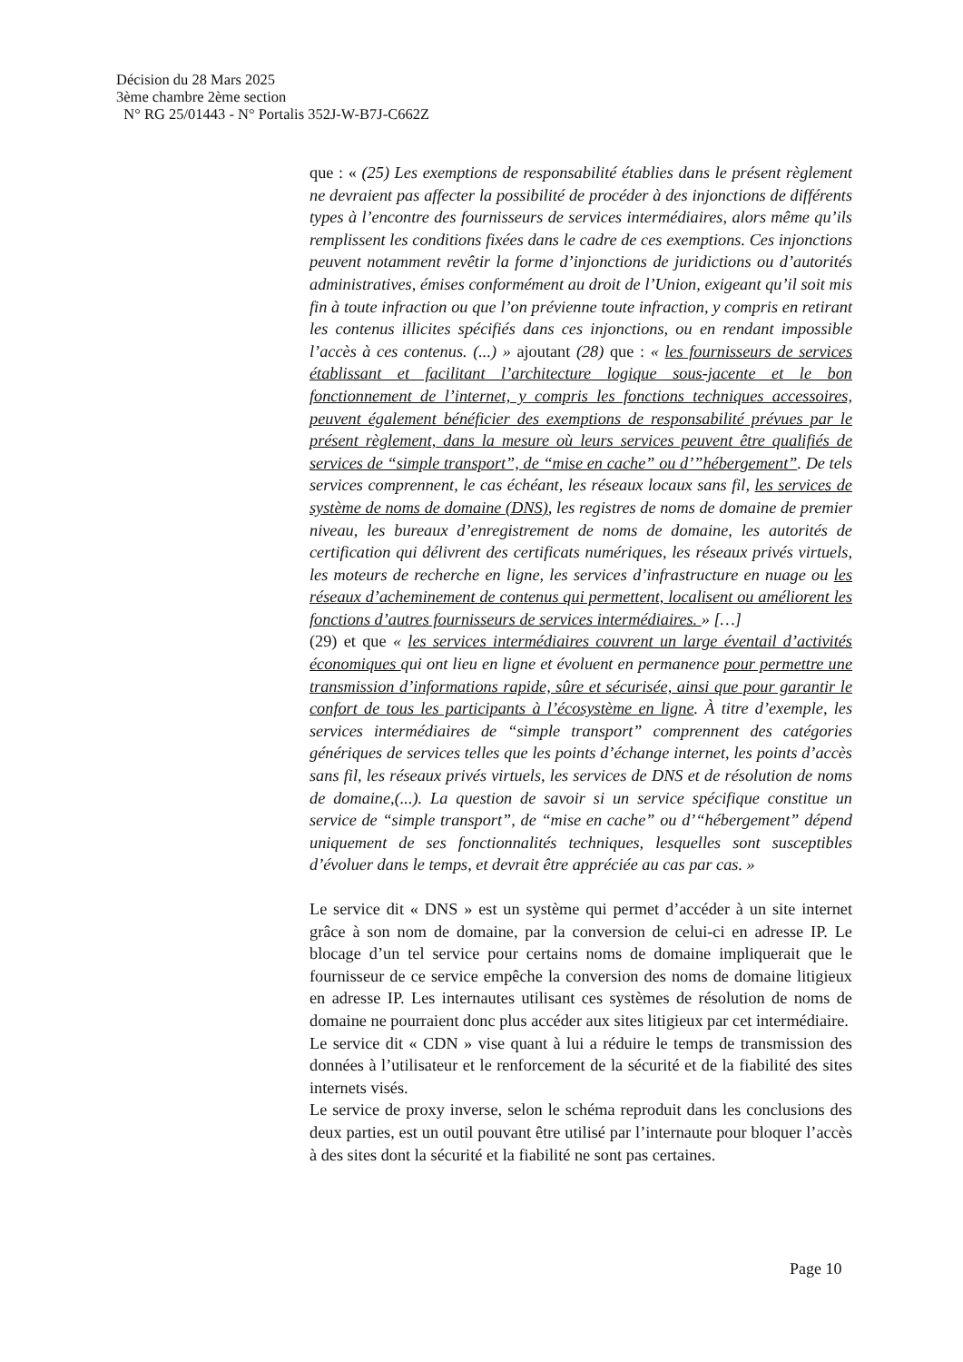Décision du 28 Mars 2025
3ème chambre 2ème section
N° RG 25/01443 - N° Portalis 352J-W-B7J-C662Z
que : « (25) Les exemptions de responsabilité établies dans le présent règlement ne devraient pas affecter la possibilité de procéder à des injonctions de différents types à l’encontre des fournisseurs de services intermédiaires, alors même qu’ils remplissent les conditions fixées dans le cadre de ces exemptions. Ces injonctions peuvent notamment revêtir la forme d’injonctions de juridictions ou d’autorités administratives, émises conformément au droit de l’Union, exigeant qu’il soit mis fin à toute infraction ou que l’on prévienne toute infraction, y compris en retirant les contenus illicites spécifiés dans ces injonctions, ou en rendant impossible l’accès à ces contenus. (...) » ajoutant (28) que : « les fournisseurs de services établissant et facilitant l’architecture logique sous-jacente et le bon fonctionnement de l’internet, y compris les fonctions techniques accessoires, peuvent également bénéficier des exemptions de responsabilité prévues par le présent règlement, dans la mesure où leurs services peuvent être qualifiés de services de “simple transport”, de “mise en cache” ou d’”hébergement”. De tels services comprennent, le cas échéant, les réseaux locaux sans fil, les services de système de noms de domaine (DNS), les registres de noms de domaine de premier niveau, les bureaux d’enregistrement de noms de domaine, les autorités de certification qui délivrent des certificats numériques, les réseaux privés virtuels, les moteurs de recherche en ligne, les services d’infrastructure en nuage ou les réseaux d’acheminement de contenus qui permettent, localisent ou améliorent les fonctions d’autres fournisseurs de services intermédiaires. » […]
(29) et que « les services intermédiaires couvrent un large éventail d’activités économiques qui ont lieu en ligne et évoluent en permanence pour permettre une transmission d’informations rapide, sûre et sécurisée, ainsi que pour garantir le confort de tous les participants à l’écosystème en ligne. À titre d’exemple, les services intermédiaires de “simple transport” comprennent des catégories génériques de services telles que les points d’échange internet, les points d’accès sans fil, les réseaux privés virtuels, les services de DNS et de résolution de noms de domaine,(...). La question de savoir si un service spécifique constitue un service de “simple transport”, de “mise en cache” ou d’“hébergement” dépend uniquement de ses fonctionnalités techniques, lesquelles sont susceptibles d’évoluer dans le temps, et devrait être appréciée au cas par cas. »
Le service dit « DNS » est un système qui permet d’accéder à un site internet grâce à son nom de domaine, par la conversion de celui-ci en adresse IP. Le blocage d’un tel service pour certains noms de domaine impliquerait que le fournisseur de ce service empêche la conversion des noms de domaine litigieux en adresse IP. Les internautes utilisant ces systèmes de résolution de noms de domaine ne pourraient donc plus accéder aux sites litigieux par cet intermédiaire.
Le service dit « CDN » vise quant à lui a réduire le temps de transmission des données à l’utilisateur et le renforcement de la sécurité et de la fiabilité des sites internets visés.
Le service de proxy inverse, selon le schéma reproduit dans les conclusions des deux parties, est un outil pouvant être utilisé par l’internaute pour bloquer l’accès à des sites dont la sécurité et la fiabilité ne sont pas certaines.
Page 10